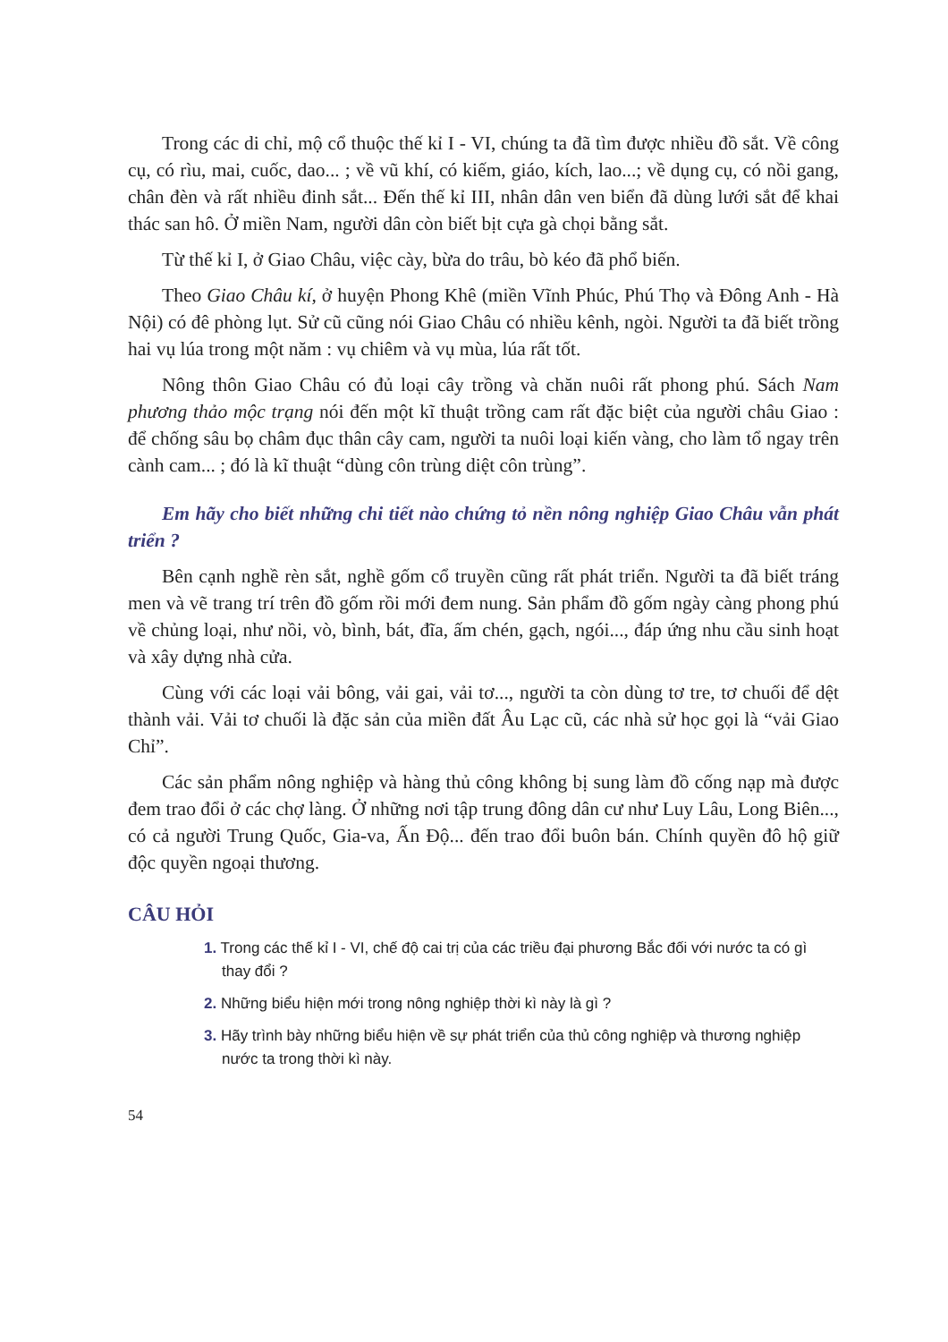Trong các di chỉ, mộ cổ thuộc thế kỉ I - VI, chúng ta đã tìm được nhiều đồ sắt. Về công cụ, có rìu, mai, cuốc, dao... ; về vũ khí, có kiếm, giáo, kích, lao...; về dụng cụ, có nồi gang, chân đèn và rất nhiều đinh sắt... Đến thế kỉ III, nhân dân ven biển đã dùng lưới sắt để khai thác san hô. Ở miền Nam, người dân còn biết bịt cựa gà chọi bằng sắt.
Từ thế kỉ I, ở Giao Châu, việc cày, bừa do trâu, bò kéo đã phổ biến.
Theo Giao Châu kí, ở huyện Phong Khê (miền Vĩnh Phúc, Phú Thọ và Đông Anh - Hà Nội) có đê phòng lụt. Sử cũ cũng nói Giao Châu có nhiều kênh, ngòi. Người ta đã biết trồng hai vụ lúa trong một năm : vụ chiêm và vụ mùa, lúa rất tốt.
Nông thôn Giao Châu có đủ loại cây trồng và chăn nuôi rất phong phú. Sách Nam phương thảo mộc trạng nói đến một kĩ thuật trồng cam rất đặc biệt của người châu Giao : để chống sâu bọ châm đục thân cây cam, người ta nuôi loại kiến vàng, cho làm tổ ngay trên cành cam... ; đó là kĩ thuật “dùng côn trùng diệt côn trùng”.
Em hãy cho biết những chi tiết nào chứng tỏ nền nông nghiệp Giao Châu vẫn phát triển ?
Bên cạnh nghề rèn sắt, nghề gốm cổ truyền cũng rất phát triển. Người ta đã biết tráng men và vẽ trang trí trên đồ gốm rồi mới đem nung. Sản phẩm đồ gốm ngày càng phong phú về chủng loại, như nồi, vò, bình, bát, đĩa, ấm chén, gạch, ngói..., đáp ứng nhu cầu sinh hoạt và xây dựng nhà cửa.
Cùng với các loại vải bông, vải gai, vải tơ..., người ta còn dùng tơ tre, tơ chuối để dệt thành vải. Vải tơ chuối là đặc sản của miền đất Âu Lạc cũ, các nhà sử học gọi là “vải Giao Chỉ”.
Các sản phẩm nông nghiệp và hàng thủ công không bị sung làm đồ cống nạp mà được đem trao đổi ở các chợ làng. Ở những nơi tập trung đông dân cư như Luy Lâu, Long Biên..., có cả người Trung Quốc, Gia-va, Ấn Độ... đến trao đổi buôn bán. Chính quyền đô hộ giữ độc quyền ngoại thương.
CÂU HỎI
1. Trong các thế kỉ I - VI, chế độ cai trị của các triều đại phương Bắc đối với nước ta có gì thay đổi ?
2. Những biểu hiện mới trong nông nghiệp thời kì này là gì ?
3. Hãy trình bày những biểu hiện về sự phát triển của thủ công nghiệp và thương nghiệp nước ta trong thời kì này.
54